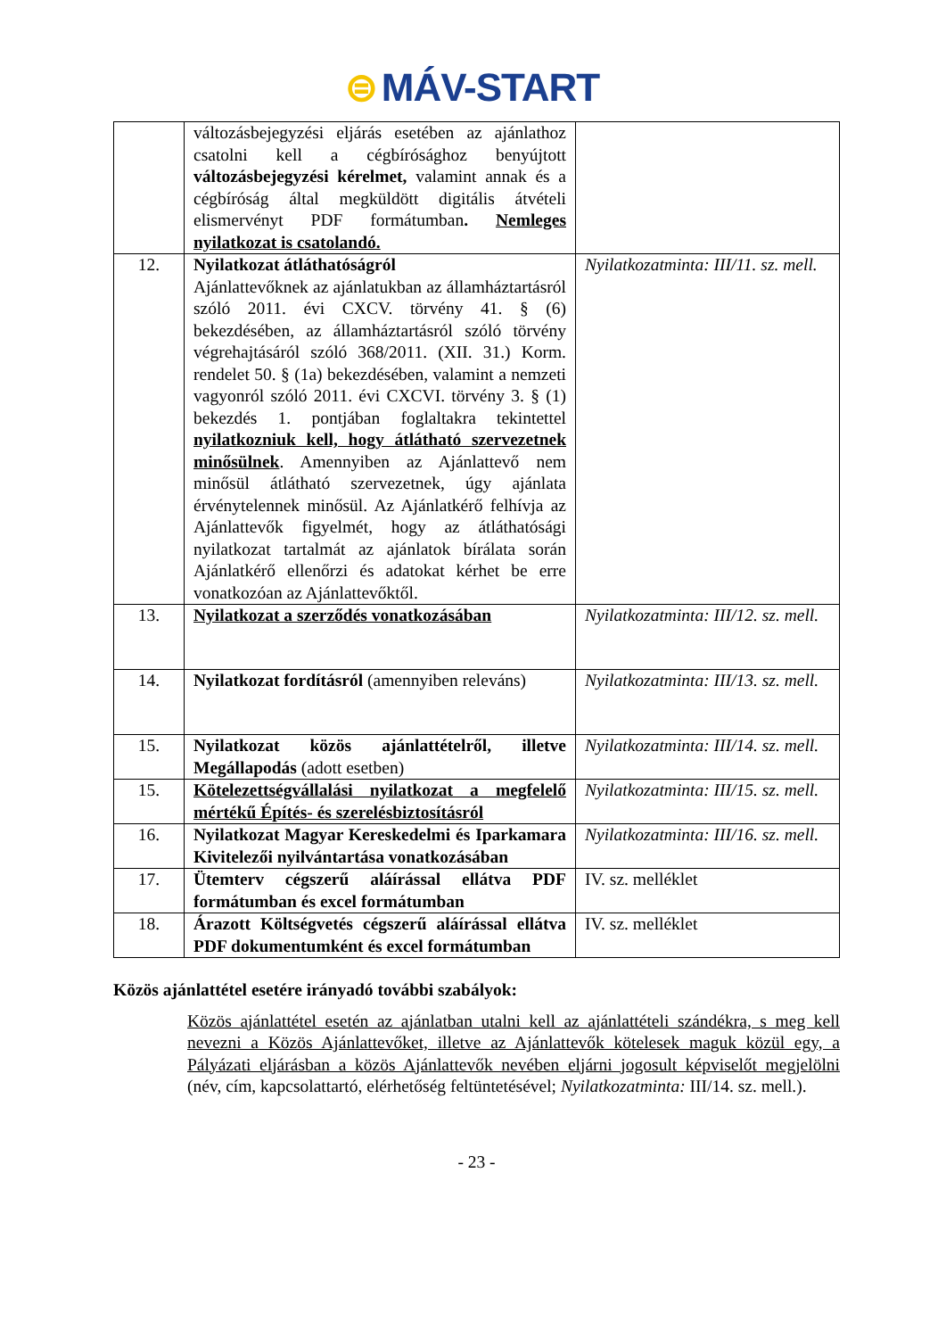⊜ MÁV-START
| | változásbejegyzési eljárás esetében az ajánlathoz csatolni kell a cégbírósághoz benyújtott változásbejegyzési kérelmet, valamint annak és a cégbíróság által megküldött digitális átvételi elismervényt PDF formátumban . Nemleges nyilatkozat is csatolandó. | |
| 12. | Nyilatkozat átláthatóságról Ajánlattevőknek az ajánlatukban az államháztartásról szóló 2011. évi CXCV. törvény 41. § (6) bekezdésében, az államháztartásról szóló törvény végrehajtásáról szóló 368/2011. (XII. 31.) Korm. rendelet 50. § (1a) bekezdésében, valamint a nemzeti vagyonról szóló 2011. évi CXCVI. törvény 3. § (1) bekezdés 1. pontjában foglaltakra tekintettel nyilatkozniuk kell, hogy átlátható szervezetnek minősülnek . Amennyiben az Ajánlattevő nem minősül átlátható szervezetnek, úgy ajánlata érvénytelennek minősül. Az Ajánlatkérő felhívja az Ajánlattevők figyelmét, hogy az átláthatósági nyilatkozat tartalmát az ajánlatok bírálata során Ajánlatkérő ellenőrzi és adatokat kérhet be erre vonatkozóan az Ajánlattevőktől. | Nyilatkozatminta: III/11. sz. mell. |
| 13. | Nyilatkozat a szerződés vonatkozásában | Nyilatkozatminta: III/12. sz. mell. |
| 14. | Nyilatkozat fordításról (amennyiben releváns) | Nyilatkozatminta: III/13. sz. mell. |
| 15. | Nyilatkozat közös ajánlattételről, illetve Megállapodás (adott esetben) | Nyilatkozatminta: III/14. sz. mell. |
| 15. | Kötelezettségvállalási nyilatkozat a megfelelő mértékű Építés- és szerelésbiztosításról | Nyilatkozatminta: III/15. sz. mell. |
| 16. | Nyilatkozat Magyar Kereskedelmi és Iparkamara Kivitelezői nyilvántartása vonatkozásában | Nyilatkozatminta: III/16. sz. mell. |
| 17. | Ütemterv cégszerű aláírással ellátva PDF formátumban és excel formátumban | IV. sz. melléklet |
| 18. | Árazott Költségvetés cégszerű aláírással ellátva PDF dokumentumként és excel formátumban | IV. sz. melléklet |
Közös ajánlattétel esetére irányadó további szabályok:
Közös ajánlattétel esetén az ajánlatban utalni kell az ajánlattételi szándékra, s meg kell nevezni a Közös Ajánlattevőket, illetve az Ajánlattevők kötelesek maguk közül egy, a Pályázati eljárásban a közös Ajánlattevők nevében eljárni jogosult képviselőt megjelölni (név, cím, kapcsolattartó, elérhetőség feltüntetésével; Nyilatkozatminta: III/14. sz. mell.).
- 23 -